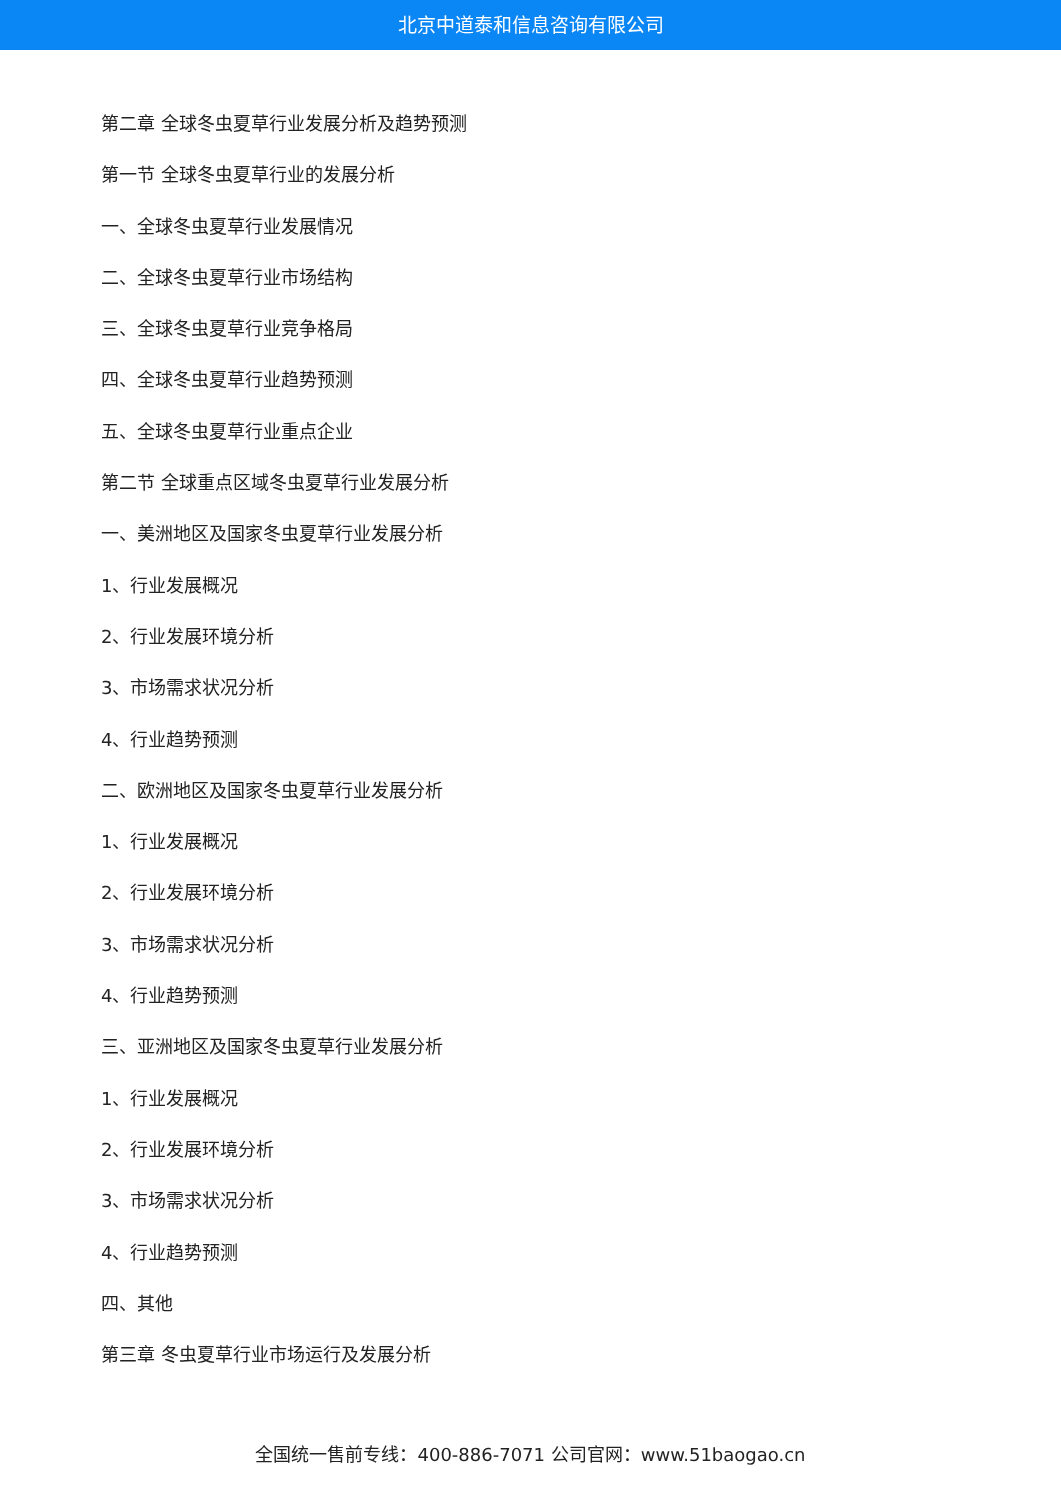北京中道泰和信息咨询有限公司
第二章 全球冬虫夏草行业发展分析及趋势预测
第一节 全球冬虫夏草行业的发展分析
一、全球冬虫夏草行业发展情况
二、全球冬虫夏草行业市场结构
三、全球冬虫夏草行业竞争格局
四、全球冬虫夏草行业趋势预测
五、全球冬虫夏草行业重点企业
第二节 全球重点区域冬虫夏草行业发展分析
一、美洲地区及国家冬虫夏草行业发展分析
1、行业发展概况
2、行业发展环境分析
3、市场需求状况分析
4、行业趋势预测
二、欧洲地区及国家冬虫夏草行业发展分析
1、行业发展概况
2、行业发展环境分析
3、市场需求状况分析
4、行业趋势预测
三、亚洲地区及国家冬虫夏草行业发展分析
1、行业发展概况
2、行业发展环境分析
3、市场需求状况分析
4、行业趋势预测
四、其他
第三章 冬虫夏草行业市场运行及发展分析
全国统一售前专线：400-886-7071 公司官网：www.51baogao.cn